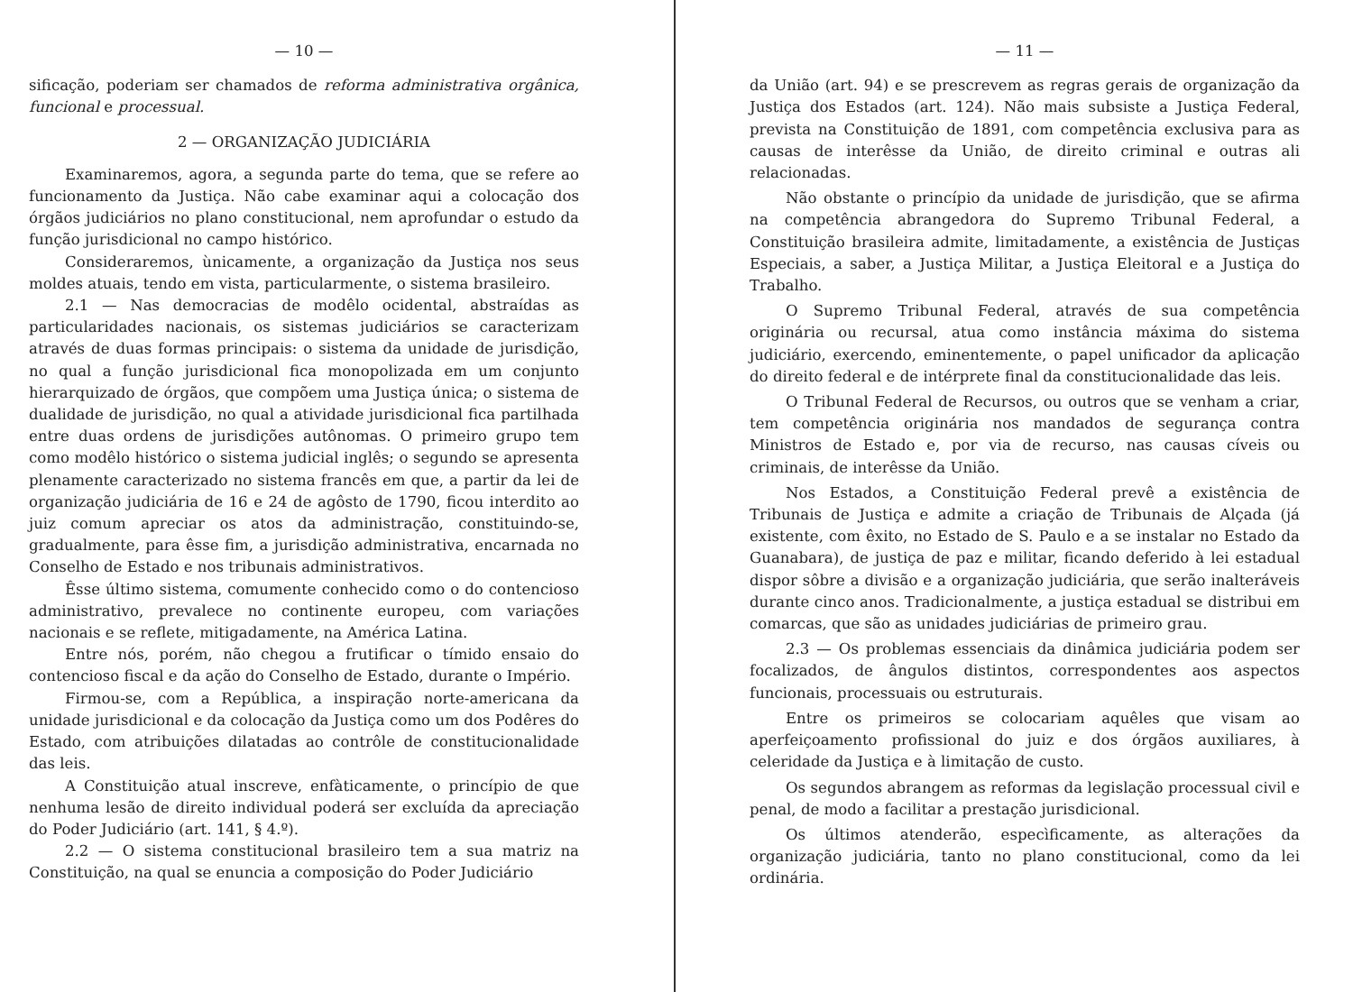— 10 —
sificação, poderiam ser chamados de reforma administrativa orgânica, funcional e processual.
2 — ORGANIZAÇÃO JUDICIÁRIA
Examinaremos, agora, a segunda parte do tema, que se refere ao funcionamento da Justiça. Não cabe examinar aqui a colocação dos órgãos judiciários no plano constitucional, nem aprofundar o estudo da função jurisdicional no campo histórico.
Consideraremos, ùnicamente, a organização da Justiça nos seus moldes atuais, tendo em vista, particularmente, o sistema brasileiro.
2.1 — Nas democracias de modêlo ocidental, abstraídas as particularidades nacionais, os sistemas judiciários se caracterizam através de duas formas principais: o sistema da unidade de jurisdição, no qual a função jurisdicional fica monopolizada em um conjunto hierarquizado de órgãos, que compõem uma Justiça única; o sistema de dualidade de jurisdição, no qual a atividade jurisdicional fica partilhada entre duas ordens de jurisdições autônomas. O primeiro grupo tem como modêlo histórico o sistema judicial inglês; o segundo se apresenta plenamente caracterizado no sistema francês em que, a partir da lei de organização judiciária de 16 e 24 de agôsto de 1790, ficou interdito ao juiz comum apreciar os atos da administração, constituindo-se, gradualmente, para êsse fim, a jurisdição administrativa, encarnada no Conselho de Estado e nos tribunais administrativos.
Êsse último sistema, comumente conhecido como o do contencioso administrativo, prevalece no continente europeu, com variações nacionais e se reflete, mitigadamente, na América Latina.
Entre nós, porém, não chegou a frutificar o tímido ensaio do contencioso fiscal e da ação do Conselho de Estado, durante o Império.
Firmou-se, com a República, a inspiração norte-americana da unidade jurisdicional e da colocação da Justiça como um dos Podêres do Estado, com atribuições dilatadas ao contrôle de constitucionalidade das leis.
A Constituição atual inscreve, enfàticamente, o princípio de que nenhuma lesão de direito individual poderá ser excluída da apreciação do Poder Judiciário (art. 141, § 4.º).
2.2 — O sistema constitucional brasileiro tem a sua matriz na Constituição, na qual se enuncia a composição do Poder Judiciário
— 11 —
da União (art. 94) e se prescrevem as regras gerais de organização da Justiça dos Estados (art. 124). Não mais subsiste a Justiça Federal, prevista na Constituição de 1891, com competência exclusiva para as causas de interêsse da União, de direito criminal e outras ali relacionadas.
Não obstante o princípio da unidade de jurisdição, que se afirma na competência abrangedora do Supremo Tribunal Federal, a Constituição brasileira admite, limitadamente, a existência de Justiças Especiais, a saber, a Justiça Militar, a Justiça Eleitoral e a Justiça do Trabalho.
O Supremo Tribunal Federal, através de sua competência originária ou recursal, atua como instância máxima do sistema judiciário, exercendo, eminentemente, o papel unificador da aplicação do direito federal e de intérprete final da constitucionalidade das leis.
O Tribunal Federal de Recursos, ou outros que se venham a criar, tem competência originária nos mandados de segurança contra Ministros de Estado e, por via de recurso, nas causas cíveis ou criminais, de interêsse da União.
Nos Estados, a Constituição Federal prevê a existência de Tribunais de Justiça e admite a criação de Tribunais de Alçada (já existente, com êxito, no Estado de S. Paulo e a se instalar no Estado da Guanabara), de justiça de paz e militar, ficando deferido à lei estadual dispor sôbre a divisão e a organização judiciária, que serão inalteráveis durante cinco anos. Tradicionalmente, a justiça estadual se distribui em comarcas, que são as unidades judiciárias de primeiro grau.
2.3 — Os problemas essenciais da dinâmica judiciária podem ser focalizados, de ângulos distintos, correspondentes aos aspectos funcionais, processuais ou estruturais.
Entre os primeiros se colocariam aquêles que visam ao aperfeiçoamento profissional do juiz e dos órgãos auxiliares, à celeridade da Justiça e à limitação de custo.
Os segundos abrangem as reformas da legislação processual civil e penal, de modo a facilitar a prestação jurisdicional.
Os últimos atenderão, especìficamente, as alterações da organização judiciária, tanto no plano constitucional, como da lei ordinária.